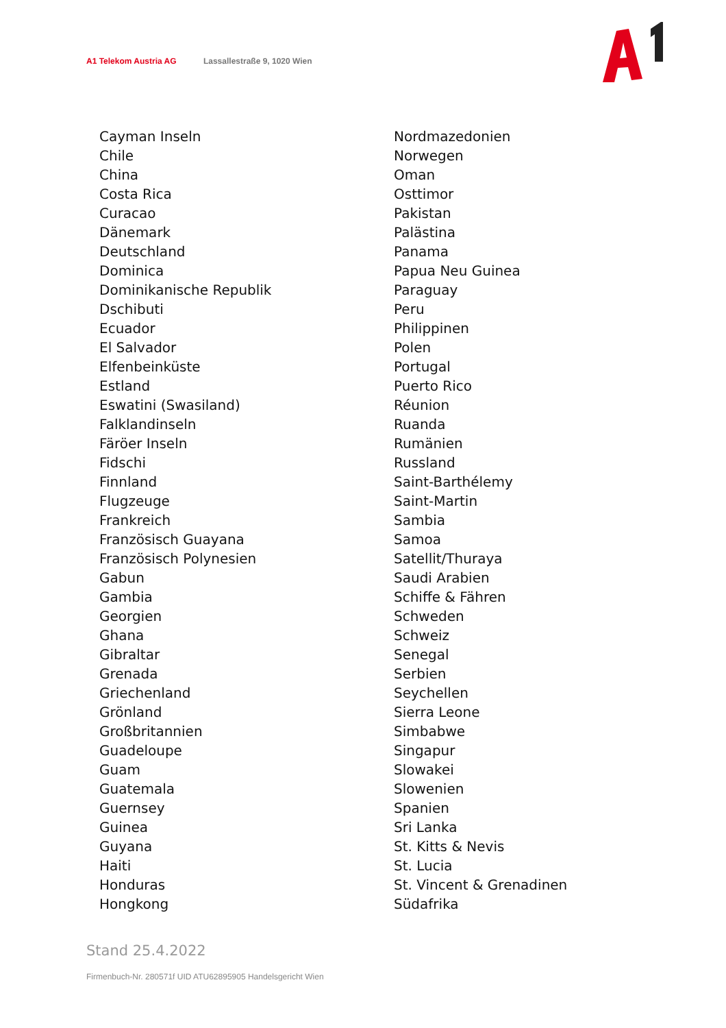A1 Telekom Austria AG Lassallestraße 9, 1020 Wien
Cayman Inseln
Chile
China
Costa Rica
Curacao
Dänemark
Deutschland
Dominica
Dominikanische Republik
Dschibuti
Ecuador
El Salvador
Elfenbeinküste
Estland
Eswatini (Swasiland)
Falklandinseln
Färöer Inseln
Fidschi
Finnland
Flugzeuge
Frankreich
Französisch Guayana
Französisch Polynesien
Gabun
Gambia
Georgien
Ghana
Gibraltar
Grenada
Griechenland
Grönland
Großbritannien
Guadeloupe
Guam
Guatemala
Guernsey
Guinea
Guyana
Haiti
Honduras
Hongkong
Nordmazedonien
Norwegen
Oman
Osttimor
Pakistan
Palästina
Panama
Papua Neu Guinea
Paraguay
Peru
Philippinen
Polen
Portugal
Puerto Rico
Réunion
Ruanda
Rumänien
Russland
Saint-Barthélemy
Saint-Martin
Sambia
Samoa
Satellit/Thuraya
Saudi Arabien
Schiffe & Fähren
Schweden
Schweiz
Senegal
Serbien
Seychellen
Sierra Leone
Simbabwe
Singapur
Slowakei
Slowenien
Spanien
Sri Lanka
St. Kitts & Nevis
St. Lucia
St. Vincent & Grenadinen
Südafrika
Stand 25.4.2022
Firmenbuch-Nr. 280571f UID ATU62895905 Handelsgericht Wien